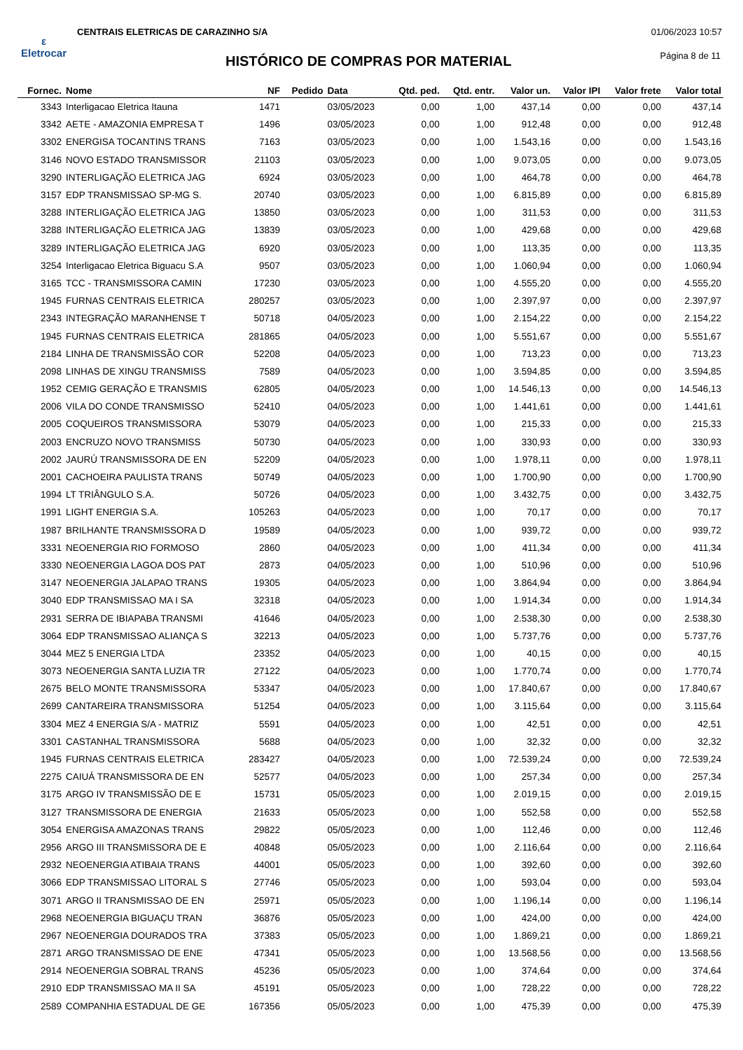ε
Eletrocar
CENTRAIS ELETRICAS DE CARAZINHO S/A
01/06/2023 10:57
HISTÓRICO DE COMPRAS POR MATERIAL
Página 8 de 11
| Fornec. | Nome | NF | Pedido | Data | Qtd. ped. | Qtd. entr. | Valor un. | Valor IPI | Valor frete | Valor total |
| --- | --- | --- | --- | --- | --- | --- | --- | --- | --- | --- |
| 3343 | Interligacao Eletrica Itauna | 1471 | | 03/05/2023 | 0,00 | 1,00 | 437,14 | 0,00 | 0,00 | 437,14 |
| 3342 | AETE - AMAZONIA EMPRESA T | 1496 | | 03/05/2023 | 0,00 | 1,00 | 912,48 | 0,00 | 0,00 | 912,48 |
| 3302 | ENERGISA TOCANTINS TRANS | 7163 | | 03/05/2023 | 0,00 | 1,00 | 1.543,16 | 0,00 | 0,00 | 1.543,16 |
| 3146 | NOVO ESTADO TRANSMISSOR | 21103 | | 03/05/2023 | 0,00 | 1,00 | 9.073,05 | 0,00 | 0,00 | 9.073,05 |
| 3290 | INTERLIGAÇÃO ELETRICA JAG | 6924 | | 03/05/2023 | 0,00 | 1,00 | 464,78 | 0,00 | 0,00 | 464,78 |
| 3157 | EDP TRANSMISSAO SP-MG S. | 20740 | | 03/05/2023 | 0,00 | 1,00 | 6.815,89 | 0,00 | 0,00 | 6.815,89 |
| 3288 | INTERLIGAÇÃO ELETRICA JAG | 13850 | | 03/05/2023 | 0,00 | 1,00 | 311,53 | 0,00 | 0,00 | 311,53 |
| 3288 | INTERLIGAÇÃO ELETRICA JAG | 13839 | | 03/05/2023 | 0,00 | 1,00 | 429,68 | 0,00 | 0,00 | 429,68 |
| 3289 | INTERLIGAÇÃO ELETRICA JAG | 6920 | | 03/05/2023 | 0,00 | 1,00 | 113,35 | 0,00 | 0,00 | 113,35 |
| 3254 | Interligacao Eletrica Biguacu S.A | 9507 | | 03/05/2023 | 0,00 | 1,00 | 1.060,94 | 0,00 | 0,00 | 1.060,94 |
| 3165 | TCC - TRANSMISSORA CAMIN | 17230 | | 03/05/2023 | 0,00 | 1,00 | 4.555,20 | 0,00 | 0,00 | 4.555,20 |
| 1945 | FURNAS CENTRAIS ELETRICA | 280257 | | 03/05/2023 | 0,00 | 1,00 | 2.397,97 | 0,00 | 0,00 | 2.397,97 |
| 2343 | INTEGRAÇÃO MARANHENSE T | 50718 | | 04/05/2023 | 0,00 | 1,00 | 2.154,22 | 0,00 | 0,00 | 2.154,22 |
| 1945 | FURNAS CENTRAIS ELETRICA | 281865 | | 04/05/2023 | 0,00 | 1,00 | 5.551,67 | 0,00 | 0,00 | 5.551,67 |
| 2184 | LINHA DE TRANSMISSÃO COR | 52208 | | 04/05/2023 | 0,00 | 1,00 | 713,23 | 0,00 | 0,00 | 713,23 |
| 2098 | LINHAS DE XINGU TRANSMISS | 7589 | | 04/05/2023 | 0,00 | 1,00 | 3.594,85 | 0,00 | 0,00 | 3.594,85 |
| 1952 | CEMIG GERAÇÃO E TRANSMIS | 62805 | | 04/05/2023 | 0,00 | 1,00 | 14.546,13 | 0,00 | 0,00 | 14.546,13 |
| 2006 | VILA DO CONDE TRANSMISSO | 52410 | | 04/05/2023 | 0,00 | 1,00 | 1.441,61 | 0,00 | 0,00 | 1.441,61 |
| 2005 | COQUEIROS TRANSMISSORA | 53079 | | 04/05/2023 | 0,00 | 1,00 | 215,33 | 0,00 | 0,00 | 215,33 |
| 2003 | ENCRUZO NOVO TRANSMISS | 50730 | | 04/05/2023 | 0,00 | 1,00 | 330,93 | 0,00 | 0,00 | 330,93 |
| 2002 | JAURÚ TRANSMISSORA DE EN | 52209 | | 04/05/2023 | 0,00 | 1,00 | 1.978,11 | 0,00 | 0,00 | 1.978,11 |
| 2001 | CACHOEIRA PAULISTA TRANS | 50749 | | 04/05/2023 | 0,00 | 1,00 | 1.700,90 | 0,00 | 0,00 | 1.700,90 |
| 1994 | LT TRIÂNGULO S.A. | 50726 | | 04/05/2023 | 0,00 | 1,00 | 3.432,75 | 0,00 | 0,00 | 3.432,75 |
| 1991 | LIGHT ENERGIA S.A. | 105263 | | 04/05/2023 | 0,00 | 1,00 | 70,17 | 0,00 | 0,00 | 70,17 |
| 1987 | BRILHANTE TRANSMISSORA D | 19589 | | 04/05/2023 | 0,00 | 1,00 | 939,72 | 0,00 | 0,00 | 939,72 |
| 3331 | NEOENERGIA RIO FORMOSO | 2860 | | 04/05/2023 | 0,00 | 1,00 | 411,34 | 0,00 | 0,00 | 411,34 |
| 3330 | NEOENERGIA LAGOA DOS PAT | 2873 | | 04/05/2023 | 0,00 | 1,00 | 510,96 | 0,00 | 0,00 | 510,96 |
| 3147 | NEOENERGIA JALAPAO TRANS | 19305 | | 04/05/2023 | 0,00 | 1,00 | 3.864,94 | 0,00 | 0,00 | 3.864,94 |
| 3040 | EDP TRANSMISSAO MA I SA | 32318 | | 04/05/2023 | 0,00 | 1,00 | 1.914,34 | 0,00 | 0,00 | 1.914,34 |
| 2931 | SERRA DE IBIAPABA TRANSMI | 41646 | | 04/05/2023 | 0,00 | 1,00 | 2.538,30 | 0,00 | 0,00 | 2.538,30 |
| 3064 | EDP TRANSMISSAO ALIANÇA S | 32213 | | 04/05/2023 | 0,00 | 1,00 | 5.737,76 | 0,00 | 0,00 | 5.737,76 |
| 3044 | MEZ 5 ENERGIA LTDA | 23352 | | 04/05/2023 | 0,00 | 1,00 | 40,15 | 0,00 | 0,00 | 40,15 |
| 3073 | NEOENERGIA SANTA LUZIA TR | 27122 | | 04/05/2023 | 0,00 | 1,00 | 1.770,74 | 0,00 | 0,00 | 1.770,74 |
| 2675 | BELO MONTE TRANSMISSORA | 53347 | | 04/05/2023 | 0,00 | 1,00 | 17.840,67 | 0,00 | 0,00 | 17.840,67 |
| 2699 | CANTAREIRA TRANSMISSORA | 51254 | | 04/05/2023 | 0,00 | 1,00 | 3.115,64 | 0,00 | 0,00 | 3.115,64 |
| 3304 | MEZ 4 ENERGIA S/A - MATRIZ | 5591 | | 04/05/2023 | 0,00 | 1,00 | 42,51 | 0,00 | 0,00 | 42,51 |
| 3301 | CASTANHAL TRANSMISSORA | 5688 | | 04/05/2023 | 0,00 | 1,00 | 32,32 | 0,00 | 0,00 | 32,32 |
| 1945 | FURNAS CENTRAIS ELETRICA | 283427 | | 04/05/2023 | 0,00 | 1,00 | 72.539,24 | 0,00 | 0,00 | 72.539,24 |
| 2275 | CAIUÁ TRANSMISSORA DE EN | 52577 | | 04/05/2023 | 0,00 | 1,00 | 257,34 | 0,00 | 0,00 | 257,34 |
| 3175 | ARGO IV TRANSMISSÃO DE E | 15731 | | 05/05/2023 | 0,00 | 1,00 | 2.019,15 | 0,00 | 0,00 | 2.019,15 |
| 3127 | TRANSMISSORA DE ENERGIA | 21633 | | 05/05/2023 | 0,00 | 1,00 | 552,58 | 0,00 | 0,00 | 552,58 |
| 3054 | ENERGISA AMAZONAS TRANS | 29822 | | 05/05/2023 | 0,00 | 1,00 | 112,46 | 0,00 | 0,00 | 112,46 |
| 2956 | ARGO III TRANSMISSORA DE E | 40848 | | 05/05/2023 | 0,00 | 1,00 | 2.116,64 | 0,00 | 0,00 | 2.116,64 |
| 2932 | NEOENERGIA ATIBAIA TRANS | 44001 | | 05/05/2023 | 0,00 | 1,00 | 392,60 | 0,00 | 0,00 | 392,60 |
| 3066 | EDP TRANSMISSAO LITORAL S | 27746 | | 05/05/2023 | 0,00 | 1,00 | 593,04 | 0,00 | 0,00 | 593,04 |
| 3071 | ARGO II TRANSMISSAO DE EN | 25971 | | 05/05/2023 | 0,00 | 1,00 | 1.196,14 | 0,00 | 0,00 | 1.196,14 |
| 2968 | NEOENERGIA BIGUAÇU TRAN | 36876 | | 05/05/2023 | 0,00 | 1,00 | 424,00 | 0,00 | 0,00 | 424,00 |
| 2967 | NEOENERGIA DOURADOS TRA | 37383 | | 05/05/2023 | 0,00 | 1,00 | 1.869,21 | 0,00 | 0,00 | 1.869,21 |
| 2871 | ARGO TRANSMISSAO DE ENE | 47341 | | 05/05/2023 | 0,00 | 1,00 | 13.568,56 | 0,00 | 0,00 | 13.568,56 |
| 2914 | NEOENERGIA SOBRAL TRANS | 45236 | | 05/05/2023 | 0,00 | 1,00 | 374,64 | 0,00 | 0,00 | 374,64 |
| 2910 | EDP TRANSMISSAO MA II SA | 45191 | | 05/05/2023 | 0,00 | 1,00 | 728,22 | 0,00 | 0,00 | 728,22 |
| 2589 | COMPANHIA ESTADUAL DE GE | 167356 | | 05/05/2023 | 0,00 | 1,00 | 475,39 | 0,00 | 0,00 | 475,39 |